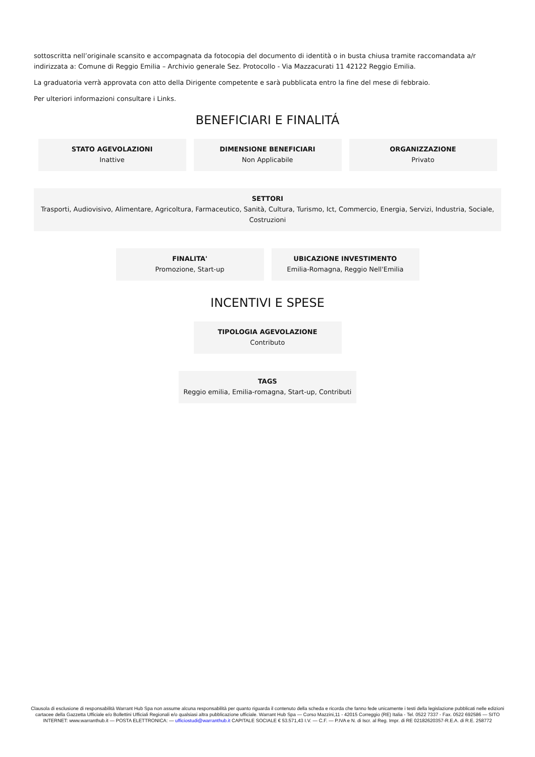sottoscritta nell’originale scansito e accompagnata da fotocopia del documento di identità o in busta chiusa tramite raccomandata a/r indirizzata a: Comune di Reggio Emilia – Archivio generale Sez. Protocollo - Via Mazzacurati 11 42122 Reggio Emilia.
La graduatoria verrà approvata con atto della Dirigente competente e sarà pubblicata entro la fine del mese di febbraio.
Per ulteriori informazioni consultare i Links.
BENEFICIARI E FINALITÁ
STATO AGEVOLAZIONI
Inattive
DIMENSIONE BENEFICIARI
Non Applicabile
ORGANIZZAZIONE
Privato
SETTORI
Trasporti, Audiovisivo, Alimentare, Agricoltura, Farmaceutico, Sanità, Cultura, Turismo, Ict, Commercio, Energia, Servizi, Industria, Sociale, Costruzioni
FINALITA'
Promozione, Start-up
UBICAZIONE INVESTIMENTO
Emilia-Romagna, Reggio Nell'Emilia
INCENTIVI E SPESE
TIPOLOGIA AGEVOLAZIONE
Contributo
TAGS
Reggio emilia, Emilia-romagna, Start-up, Contributi
Clausola di esclusione di responsabilità Warrant Hub Spa non assume alcuna responsabilità per quanto riguarda il contenuto della scheda e ricorda che fanno fede unicamente i testi della legislazione pubblicati nelle edizioni cartacee della Gazzetta Ufficiale e/o Bollettini Ufficiali Regionali e/o qualsiasi altra pubblicazione ufficiale. Warrant Hub Spa — Corso Mazzini,11 - 42015 Correggio (RE) Italia - Tel. 0522 7337 - Fax. 0522 692586 — SITO INTERNET: www.warranthub.it — POSTA ELETTRONICA: — ufficiostudi@warranthub.it CAPITALE SOCIALE € 53.571,43 I.V. — C.F. — P.IVA e N. di Iscr. al Reg. Impr. di RE 02182620357-R.E.A. di R.E. 258772